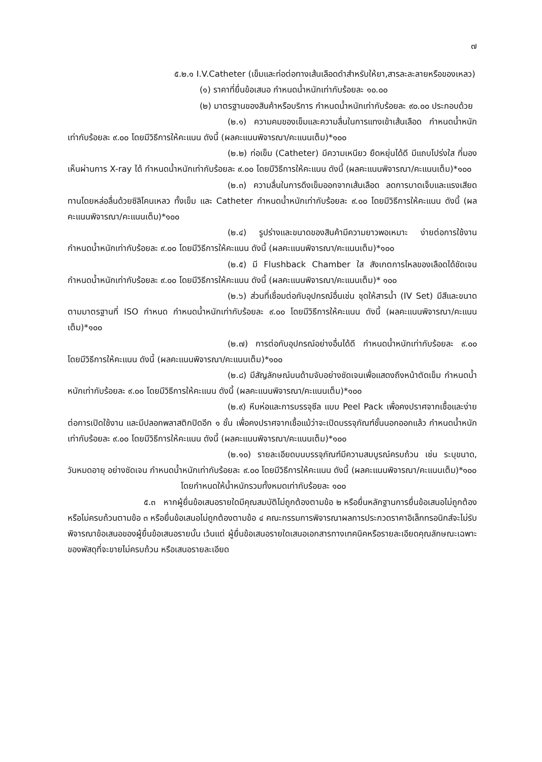๗
๕.๒.๑ I.V.Catheter (เข็มและท่อต่อทางเส้นเลือดดำสำหรับให้ยา,สารละละลายหรือของเหลว)
(๑) ราคาที่ยื่นข้อเสนอ กำหนดน้ำหนักเท่ากับร้อยละ ๑๐.๐๐
(๒) มาตรฐานของสินค้าหรือบริการ กำหนดน้ำหนักเท่ากับร้อยละ ๙๐.๐๐ ประกอบด้วย
(๒.๑) ความคมของเข็มและความลื่นในการแทงเข้าเส้นเลือด กำหนดน้ำหนักเท่ากับร้อยละ ๙.๐๐ โดยมีวิธีการให้คะแนน ดังนี้ (ผลคะแนนพิจารณา/คะแนนเต็ม)*๑๐๐
(๒.๒) ท่อเข็ม (Catheter) มีความเหนียว ยืดหยุ่นได้ดี มีแถบโปร่งใส ที่มองเห็นผ่านการ X-ray ได้ กำหนดน้ำหนักเท่ากับร้อยละ ๙.๐๐ โดยมีวิธีการให้คะแนน ดังนี้ (ผลคะแนนพิจารณา/คะแนนเต็ม)*๑๐๐
(๒.๓) ความลื่นในการดึงเข็มออกจากเส้นเลือด ลดการบาดเจ็บและแรงเสียดทานโดยหล่อลื่นด้วยซิลิโคนเหลว ทั้งเข็ม และ Catheter กำหนดน้ำหนักเท่ากับร้อยละ ๙.๐๐ โดยมีวิธีการให้คะแนน ดังนี้ (ผลคะแนนพิจารณา/คะแนนเต็ม)*๑๐๐
(๒.๔) รูปร่างและขนาดของสินค้ามีความยาวพอเหมาะ ง่ายต่อการใช้งาน กำหนดน้ำหนักเท่ากับร้อยละ ๙.๐๐ โดยมีวิธีการให้คะแนน ดังนี้ (ผลคะแนนพิจารณา/คะแนนเต็ม)*๑๐๐
(๒.๕) มี Flushback Chamber ใส สังเกตการไหลของเลือดได้ชัดเจน กำหนดน้ำหนักเท่ากับร้อยละ ๙.๐๐ โดยมีวิธีการให้คะแนน ดังนี้ (ผลคะแนนพิจารณา/คะแนนเต็ม)* ๑๐๐
(๒.๖) ส่วนที่เชื่อมต่อกับอุปกรณ์อื่นเช่น ชุดให้สารน้ำ (IV Set) มีสีและขนาดตามมาตรฐานที่ ISO กำหนด กำหนดน้ำหนักเท่ากับร้อยละ ๙.๐๐ โดยมีวิธีการให้คะแนน ดังนี้ (ผลคะแนนพิจารณา/คะแนนเต็ม)*๑๐๐
(๒.๗) การต่อกับอุปกรณ์อย่างอื่นได้ดี กำหนดน้ำหนักเท่ากับร้อยละ ๙.๐๐ โดยมีวิธีการให้คะแนน ดังนี้ (ผลคะแนนพิจารณา/คะแนนเต็ม)*๑๐๐
(๒.๘) มีสัญลักษณ์บนด้ามจับอย่างชัดเจนเพื่อแสดงถึงหน้าตัดเข็ม กำหนดน้ำหนักเท่ากับร้อยละ ๙.๐๐ โดยมีวิธีการให้คะแนน ดังนี้ (ผลคะแนนพิจารณา/คะแนนเต็ม)*๑๐๐
(๒.๙) หีบห่อและการบรรจุซีล แบบ Peel Pack เพื่อคงปราศจากเชื้อและง่ายต่อการเปิดใช้งาน และมีปลอกพลาสติกปิดอีก ๑ ชั้น เพื่อคงปราศจากเชื้อแม้ว่าจะเปิดบรรจุภัณฑ์ชั้นนอกออกแล้ว กำหนดน้ำหนักเท่ากับร้อยละ ๙.๐๐ โดยมีวิธีการให้คะแนน ดังนี้ (ผลคะแนนพิจารณา/คะแนนเต็ม)*๑๐๐
(๒.๑๐) รายละเอียดบนบรรจุภัณฑ์มีความสมบูรณ์ครบถ้วน เช่น ระบุขนาด, วันหมดอายุ อย่างชัดเจน กำหนดน้ำหนักเท่ากับร้อยละ ๙.๐๐ โดยมีวิธีการให้คะแนน ดังนี้ (ผลคะแนนพิจารณา/คะแนนเต็ม)*๑๐๐
โดยกำหนดให้น้ำหนักรวมทั้งหมดเท่ากับร้อยละ ๑๐๐
๕.๓ หากผู้ยื่นข้อเสนอรายใดมีคุณสมบัติไม่ถูกต้องตามข้อ ๒ หรือยื่นหลักฐานการยื่นข้อเสนอไม่ถูกต้อง หรือไม่ครบถ้วนตามข้อ ๓ หรือยื่นข้อเสนอไม่ถูกต้องตามข้อ ๔ คณะกรรมการพิจารณาผลการประกวดราคาอิเล็กทรอนิกส์จะไม่รับพิจารณาข้อเสนอของผู้ยื่นข้อเสนอรายนั้น เว้นแต่ ผู้ยื่นข้อเสนอรายใดเสนอเอกสารทางเทคนิคหรือรายละเอียดคุณลักษณะเฉพาะของพัสดุที่จะขายไม่ครบถ้วน หรือเสนอรายละเอียด